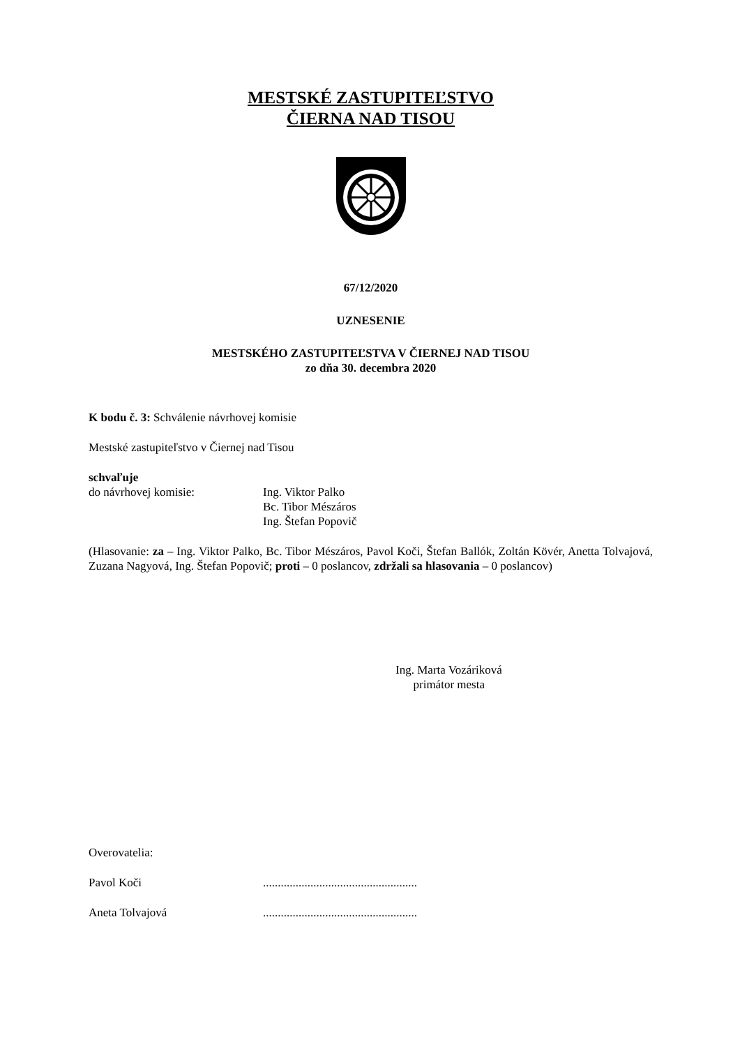MESTSKÉ ZASTUPITEĽSTVO
ČIERNA NAD TISOU
67/12/2020
UZNESENIE
MESTSKÉHO ZASTUPITEĽSTVA V ČIERNEJ NAD TISOU
zo dňa 30. decembra 2020
K bodu č. 3: Schválenie návrhovej komisie
Mestské zastupiteľstvo v Čiernej nad Tisou
schvaľuje
do návrhovej komisie: Ing. Viktor Palko
Bc. Tibor Mészáros
Ing. Štefan Popovič
(Hlasovanie: za – Ing. Viktor Palko, Bc. Tibor Mészáros, Pavol Koči, Štefan Ballók, Zoltán Kövér, Anetta Tolvajová, Zuzana Nagyová, Ing. Štefan Popovič; proti – 0 poslancov, zdržali sa hlasovania – 0 poslancov)
Ing. Marta Vozáriková
primátor mesta
Overovatelia:
Pavol Koči ....................................................
Aneta Tolvajová ....................................................